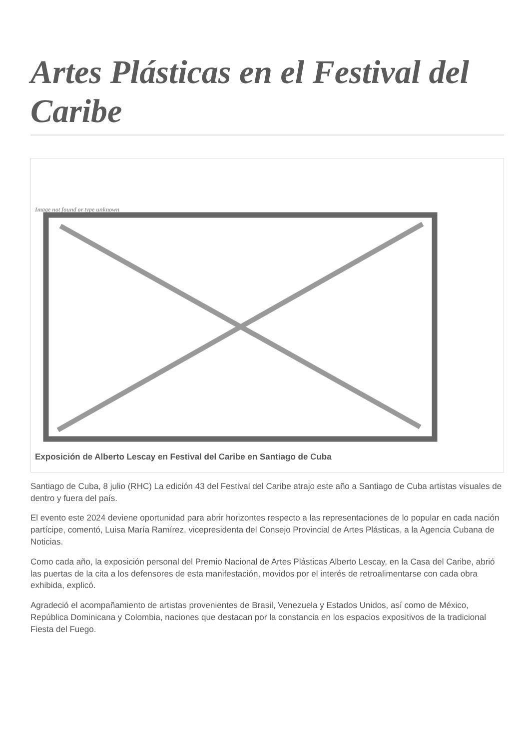Artes Plásticas en el Festival del Caribe
Image not found or type unknown
Exposición de Alberto Lescay en Festival del Caribe en Santiago de Cuba
Santiago de Cuba, 8 julio (RHC) La edición 43 del Festival del Caribe atrajo este año a Santiago de Cuba artistas visuales de dentro y fuera del país.
El evento este 2024 deviene oportunidad para abrir horizontes respecto a las representaciones de lo popular en cada nación partícipe, comentó, Luisa María Ramírez, vicepresidenta del Consejo Provincial de Artes Plásticas, a la Agencia Cubana de Noticias.
Como cada año, la exposición personal del Premio Nacional de Artes Plásticas Alberto Lescay, en la Casa del Caribe, abrió las puertas de la cita a los defensores de esta manifestación, movidos por el interés de retroalimentarse con cada obra exhibida, explicó.
Agradeció el acompañamiento de artistas provenientes de Brasil, Venezuela y Estados Unidos, así como de México, República Dominicana y Colombia, naciones que destacan por la constancia en los espacios expositivos de la tradicional Fiesta del Fuego.